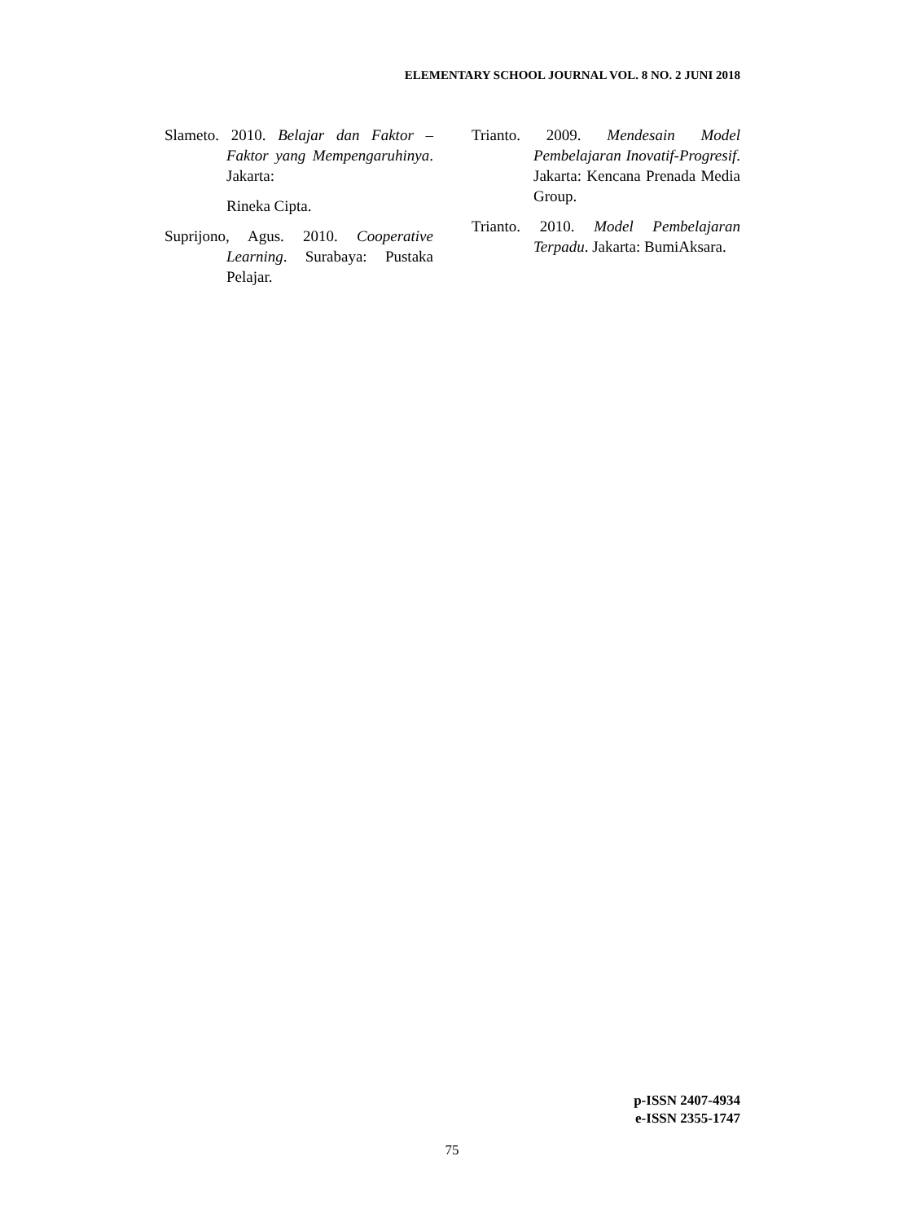ELEMENTARY SCHOOL JOURNAL VOL. 8 NO. 2 JUNI 2018
Slameto. 2010. Belajar dan Faktor – Faktor yang Mempengaruhinya. Jakarta:
Rineka Cipta.
Suprijono, Agus. 2010. Cooperative Learning. Surabaya: Pustaka Pelajar.
Trianto. 2009. Mendesain Model Pembelajaran Inovatif-Progresif. Jakarta: Kencana Prenada Media Group.
Trianto. 2010. Model Pembelajaran Terpadu. Jakarta: BumiAksara.
p-ISSN 2407-4934
e-ISSN 2355-1747
75